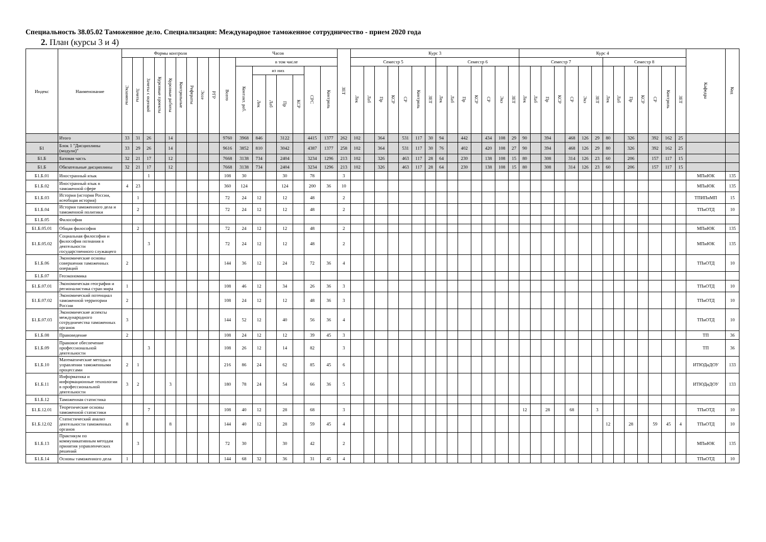Специальность 38.05.02 Таможенное дело. Специализация: Международное таможенное сотрудничество - прием 2020 года
2. План (курсы 3 и 4)
| Индекс | Наименование | Формы контроля | | | | | | | | | Часов | | | | | | | | ЗЕТ | Курс 3 | | | | | | | | | | | | | | Курс 4 | | | | | | | | | | | | | | Кафедра | Код |
| --- | --- | --- | --- | --- | --- | --- | --- | --- | --- | --- | --- | --- | --- | --- | --- | --- | --- | --- | --- | --- | --- | --- | --- | --- | --- | --- | --- | --- | --- | --- | --- | --- | --- | --- | --- | --- | --- | --- | --- | --- | --- | --- | --- | --- | --- | --- | --- | --- | --- |
| | | Экзамены | Зачеты | Зачеты с оценкой | Курсовые проекты | Курсовые работы | Контрольные | Рефераты | Эссе | РГР | Всего | в том числе | | | | | | | | Семестр 5 | | | | | | | Семестр 6 | | | | | | | Семестр 7 | | | | | | | Семестр 8 | | | | | | | | |
| | | | | | | | | | | | | Контакт. раб. | из них | | | | СРС | Контроль | | Лек | Лаб | Пр | КСР | СР | Контроль | ЗЕТ | Лек | Лаб | Пр | КСР | СР | Экз | ЗЕТ | Лек | Лаб | Пр | КСР | СР | Экз | ЗЕТ | Лек | Лаб | Пр | КСР | СР | Контроль | ЗЕТ | | |
| | | | | | | | | | | | | | Лек | Лаб | Пр | КСР | | | | | | | | | | | | | | | | | | | | | | | | | | | | | | | | | |
| | Итого | 33 | 31 | 26 | | 14 | | | | | 9760 | 3968 | 846 | | 3122 | | 4415 | 1377 | 262 | 102 | | 364 | | 531 | 117 | 30 | 94 | | 442 | | 434 | 108 | 29 | 90 | | 394 | | 468 | 126 | 29 | 80 | | 326 | | 392 | 162 | 25 | | |
| Б1 | Блок 1 "Дисциплины (модули)" | 33 | 29 | 26 | | 14 | | | | | 9616 | 3852 | 810 | | 3042 | | 4387 | 1377 | 258 | 102 | | 364 | | 531 | 117 | 30 | 76 | | 402 | | 420 | 108 | 27 | 90 | | 394 | | 468 | 126 | 29 | 80 | | 326 | | 392 | 162 | 25 | | |
| Б1.Б | Базовая часть | 32 | 21 | 17 | | 12 | | | | | 7668 | 3138 | 734 | | 2404 | | 3234 | 1296 | 213 | 102 | | 326 | | 463 | 117 | 28 | 64 | | 230 | | 138 | 108 | 15 | 80 | | 308 | | 314 | 126 | 23 | 60 | | 206 | | 157 | 117 | 15 | | |
| Б1.Б | Обязательные дисциплины | 32 | 21 | 17 | | 12 | | | | | 7668 | 3138 | 734 | | 2404 | | 3234 | 1296 | 213 | 102 | | 326 | | 463 | 117 | 28 | 64 | | 230 | | 138 | 108 | 15 | 80 | | 308 | | 314 | 126 | 23 | 60 | | 206 | | 157 | 117 | 15 | | |
| Б1.Б.01 | Иностранный язык | | | 1 | | | | | | | 108 | 30 | | | 30 | | 78 | | 3 | | | | | | | | | | | | | | | | | | | | | | | | | | | | | МПиЮК | 135 |
| Б1.Б.02 | Иностранный язык в таможенной сфере | 4 | 23 | | | | | | | | 360 | 124 | | | 124 | | 200 | 36 | 10 | | | | | | | | | | | | | | | | | | | | | | | | | | | | | МПиЮК | 135 |
| Б1.Б.03 | История (история России, всеобщая история) | | 1 | | | | | | | | 72 | 24 | 12 | | 12 | | 48 | | 2 | | | | | | | | | | | | | | | | | | | | | | | | | | | | | ТПИПиМП | 15 |
| Б1.Б.04 | История таможенного дела и таможенной политики | | 2 | | | | | | | | 72 | 24 | 12 | | 12 | | 48 | | 2 | | | | | | | | | | | | | | | | | | | | | | | | | | | | | ТПиОТД | 10 |
| Б1.Б.05 | Философия | | | | | | | | | | | | | | | | | | | | | | | | | | | | | | | | | | | | | | | | | | | | | | | | |
| Б1.Б.05.01 | Общая философия | | 2 | | | | | | | | 72 | 24 | 12 | | 12 | | 48 | | 2 | | | | | | | | | | | | | | | | | | | | | | | | | | | | | МПиЮК | 135 |
| Б1.Б.05.02 | Социальная философия и философия познания в деятельности государственного служащего | | | 3 | | | | | | | 72 | 24 | 12 | | 12 | | 48 | | 2 | | | | | | | | | | | | | | | | | | | | | | | | | | | | | МПиЮК | 135 |
| Б1.Б.06 | Экономические основы совершения таможенных операций | 2 | | | | | | | | | 144 | 36 | 12 | | 24 | | 72 | 36 | 4 | | | | | | | | | | | | | | | | | | | | | | | | | | | | | ТПиОТД | 10 |
| Б1.Б.07 | Геоэкономика | | | | | | | | | | | | | | | | | | | | | | | | | | | | | | | | | | | | | | | | | | | | | | | | |
| Б1.Б.07.01 | Экономическая география и регионалистика стран мира | 1 | | | | | | | | | 108 | 46 | 12 | | 34 | | 26 | 36 | 3 | | | | | | | | | | | | | | | | | | | | | | | | | | | | | ТПиОТД | 10 |
| Б1.Б.07.02 | Экономический потенциал таможенной территории России | 2 | | | | | | | | | 108 | 24 | 12 | | 12 | | 48 | 36 | 3 | | | | | | | | | | | | | | | | | | | | | | | | | | | | | ТПиОТД | 10 |
| Б1.Б.07.03 | Экономические аспекты международного сотрудничества таможенных органов | 3 | | | | | | | | | 144 | 52 | 12 | | 40 | | 56 | 36 | 4 | | | | | | | | | | | | | | | | | | | | | | | | | | | | | ТПиОТД | 10 |
| Б1.Б.08 | Правоведение | 2 | | | | | | | | | 108 | 24 | 12 | | 12 | | 39 | 45 | 3 | | | | | | | | | | | | | | | | | | | | | | | | | | | | | ТП | 36 |
| Б1.Б.09 | Правовое обеспечение профессиональной деятельности | | | 3 | | | | | | | 108 | 26 | 12 | | 14 | | 82 | | 3 | | | | | | | | | | | | | | | | | | | | | | | | | | | | | ТП | 36 |
| Б1.Б.10 | Математические методы в управлении таможенными процессами | 2 | 1 | | | | | | | | 216 | 86 | 24 | | 62 | | 85 | 45 | 6 | | | | | | | | | | | | | | | | | | | | | | | | | | | | | ИТЮДиДОУ | 133 |
| Б1.Б.11 | Информатика и информационные технологии в профессиональной деятельности | 3 | 2 | | | 3 | | | | | 180 | 78 | 24 | | 54 | | 66 | 36 | 5 | | | | | | | | | | | | | | | | | | | | | | | | | | | | | ИТЮДиДОУ | 133 |
| Б1.Б.12 | Таможенная статистика | | | | | | | | | | | | | | | | | | | | | | | | | | | | | | | | | | | | | | | | | | | | | | | | |
| Б1.Б.12.01 | Теоретические основы таможенной статистики | | | 7 | | | | | | | 108 | 40 | 12 | | 28 | | 68 | | 3 | | | | | | | | | | | | | | | 12 | | 28 | | 68 | | 3 | | | | | | | | ТПиОТД | 10 |
| Б1.Б.12.02 | Статистический анализ деятельности таможенных органов | 8 | | | | 8 | | | | | 144 | 40 | 12 | | 28 | | 59 | 45 | 4 | | | | | | | | | | | | | | | | | | | | | | 12 | | 28 | | 59 | 45 | 4 | ТПиОТД | 10 |
| Б1.Б.13 | Практикум по коммуникативным методам принятия управленческих решений | | 3 | | | | | | | | 72 | 30 | | | 30 | | 42 | | 2 | | | | | | | | | | | | | | | | | | | | | | | | | | | | | МПиЮК | 135 |
| Б1.Б.14 | Основы таможенного дела | 1 | | | | | | | | | 144 | 68 | 32 | | 36 | | 31 | 45 | 4 | | | | | | | | | | | | | | | | | | | | | | | | | | | | | ТПиОТД | 10 |